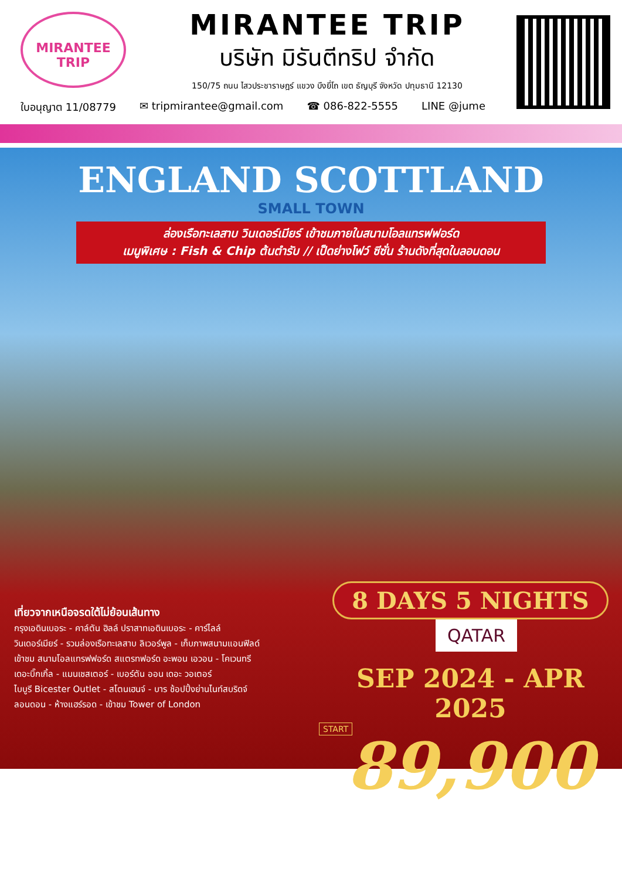MIRANTEE
TRIP
MIRANTEE TRIP
บริษัท มิรันตีทริป จำกัด
150/75 ถนน ไสวประชาราษฎร์ แขวง บึงยี่โถ เขต ธัญบุรี จังหวัด ปทุมธานี 12130
ใบอนุญาต 11/08779 ✉ tripmirantee@gmail.com ☎ 086-822-5555 LINE @jume
ENGLAND SCOTTLAND
SMALL TOWN
ล่องเรือทะเลสาบ วินเดอร์เมียร์ เข้าชมภายในสนามโอลแทรฟฟอร์ด
เมนูพิเศษ : Fish & Chip ต้นตำรับ // เป็ดย่างโฟว์ ซีซั่น ร้านดังที่สุดในลอนดอน
เที่ยวจากเหนือจรดใต้ไม่ย้อนเส้นทาง
กรุงเอดินเบอระ - คาล์ตัน ฮิลล์ ปราสาทเอดินเบอระ - คาร์ไลล์
วินเดอร์เมียร์ - รวมล่องเรือทะเลสาบ ลิเวอร์พูล - เก็บภาพสนามแอนฟิลด์
เข้าชม สนามโอลแทรฟฟอร์ด สแตรทฟอร์ด อะพอน เอวอน - โคเวนทรี
เดอะบิ๊กเกิ้ล - แมนเชสเตอร์ - เบอร์ตัน ออน เดอะ วอเตอร์
ไบบูรี Bicester Outlet - สโตนเฮนจ์ - บาร ช้อปปิ้งย่านไนท์สบริดจ์
ลอนดอน - ห้างแฮร์รอด - เข้าชม Tower of London
8 DAYS 5 NIGHTS QATAR
SEP 2024 - APR 2025
START
89,900